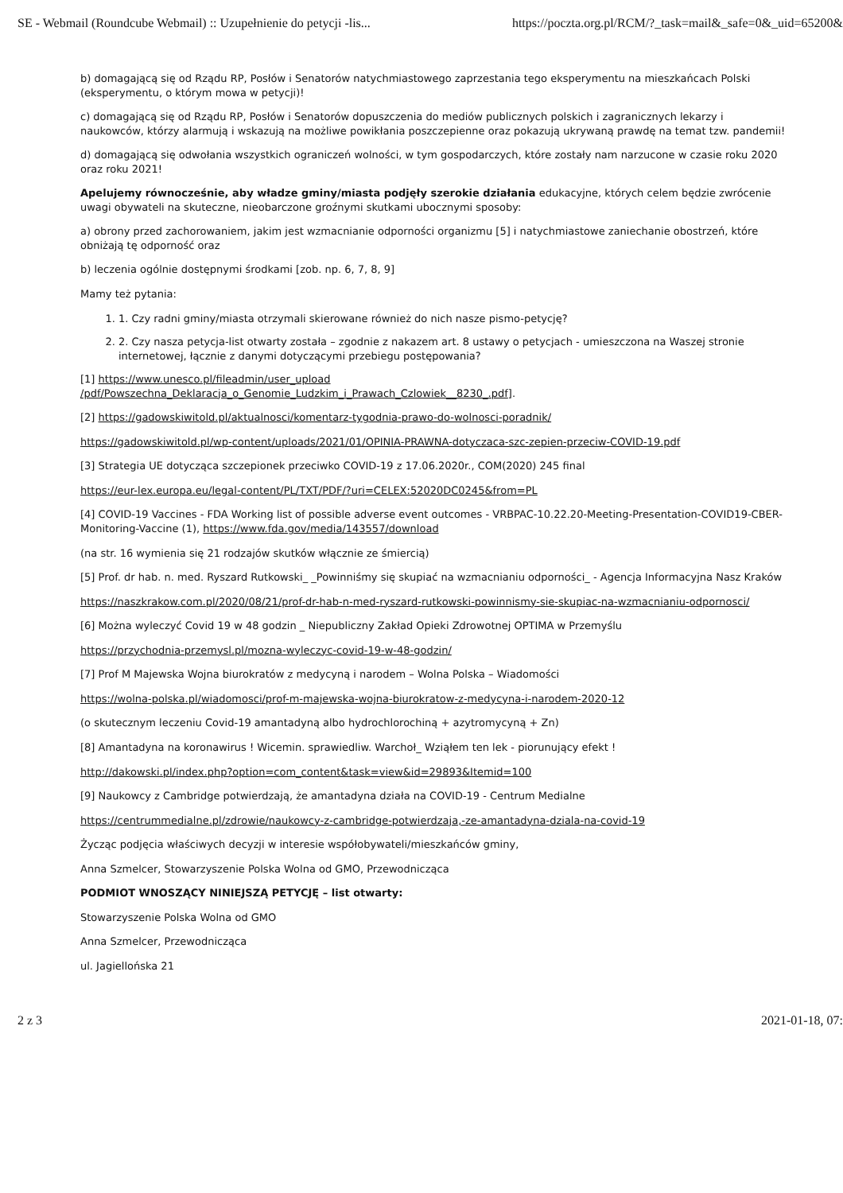SE - Webmail (Roundcube Webmail) :: Uzupełnienie do petycji -lis... https://poczta.org.pl/RCM/?_task=mail&_safe=0&_uid=65200&
b) domagającą się od Rządu RP, Posłów i Senatorów natychmiastowego zaprzestania tego eksperymentu na mieszkańcach Polski (eksperymentu, o którym mowa w petycji)!
c) domagającą się od Rządu RP, Posłów i Senatorów dopuszczenia do mediów publicznych polskich i zagranicznych lekarzy i naukowców, którzy alarmują i wskazują na możliwe powikłania poszczepienne oraz pokazują ukrywaną prawdę na temat tzw. pandemii!
d) domagającą się odwołania wszystkich ograniczeń wolności, w tym gospodarczych, które zostały nam narzucone w czasie roku 2020 oraz roku 2021!
Apelujemy równocześnie, aby władze gminy/miasta podjęły szerokie działania edukacyjne, których celem będzie zwrócenie uwagi obywateli na skuteczne, nieobarczone groźnymi skutkami ubocznymi sposoby:
a) obrony przed zachorowaniem, jakim jest wzmacnianie odporności organizmu [5] i natychmiastowe zaniechanie obostrzeń, które obniżają tę odporność oraz
b) leczenia ogólnie dostępnymi środkami [zob. np. 6, 7, 8, 9]
Mamy też pytania:
1. 1. Czy radni gminy/miasta otrzymali skierowane również do nich nasze pismo-petycję?
2. 2. Czy nasza petycja-list otwarty została – zgodnie z nakazem art. 8 ustawy o petycjach - umieszczona na Waszej stronie internetowej, łącznie z danymi dotyczącymi przebiegu postępowania?
[1] https://www.unesco.pl/fileadmin/user_upload
/pdf/Powszechna_Deklaracja_o_Genomie_Ludzkim_i_Prawach_Czlowiek__8230_.pdf].
[2] https://gadowskiwitold.pl/aktualnosci/komentarz-tygodnia-prawo-do-wolnosci-poradnik/
https://gadowskiwitold.pl/wp-content/uploads/2021/01/OPINIA-PRAWNA-dotyczaca-szc-zepien-przeciw-COVID-19.pdf
[3] Strategia UE dotycząca szczepionek przeciwko COVID-19 z 17.06.2020r., COM(2020) 245 final
https://eur-lex.europa.eu/legal-content/PL/TXT/PDF/?uri=CELEX:52020DC0245&from=PL
[4] COVID-19 Vaccines - FDA Working list of possible adverse event outcomes - VRBPAC-10.22.20-Meeting-Presentation-COVID19-CBER-Monitoring-Vaccine (1), https://www.fda.gov/media/143557/download
(na str. 16 wymienia się 21 rodzajów skutków włącznie ze śmiercią)
[5] Prof. dr hab. n. med. Ryszard Rutkowski_ _Powinniśmy się skupiać na wzmacnianiu odporności_ - Agencja Informacyjna Nasz Kraków
https://naszkrakow.com.pl/2020/08/21/prof-dr-hab-n-med-ryszard-rutkowski-powinnismy-sie-skupiac-na-wzmacnianiu-odpornosci/
[6] Można wyleczyć Covid 19 w 48 godzin _ Niepubliczny Zakład Opieki Zdrowotnej OPTIMA w Przemyślu
https://przychodnia-przemysl.pl/mozna-wyleczyc-covid-19-w-48-godzin/
[7] Prof M Majewska Wojna biurokratów z medycyną i narodem – Wolna Polska – Wiadomości
https://wolna-polska.pl/wiadomosci/prof-m-majewska-wojna-biurokratow-z-medycyna-i-narodem-2020-12
(o skutecznym leczeniu Covid-19 amantadyną albo hydrochlorochiną + azytromycyną + Zn)
[8] Amantadyna na koronawirus ! Wicemin. sprawiedliw. Warchoł_ Wziąłem ten lek - piorunujący efekt !
http://dakowski.pl/index.php?option=com_content&task=view&id=29893&Itemid=100
[9] Naukowcy z Cambridge potwierdzają, że amantadyna działa na COVID-19 - Centrum Medialne
https://centrummedialne.pl/zdrowie/naukowcy-z-cambridge-potwierdzaja,-ze-amantadyna-dziala-na-covid-19
Życząc podjęcia właściwych decyzji w interesie współobywateli/mieszkańców gminy,
Anna Szmelcer, Stowarzyszenie Polska Wolna od GMO, Przewodnicząca
PODMIOT WNOSZĄCY NINIEJSZĄ PETYCJĘ – list otwarty:
Stowarzyszenie Polska Wolna od GMO
Anna Szmelcer, Przewodnicząca
ul. Jagiellońska 21
2 z 3 2021-01-18, 07: